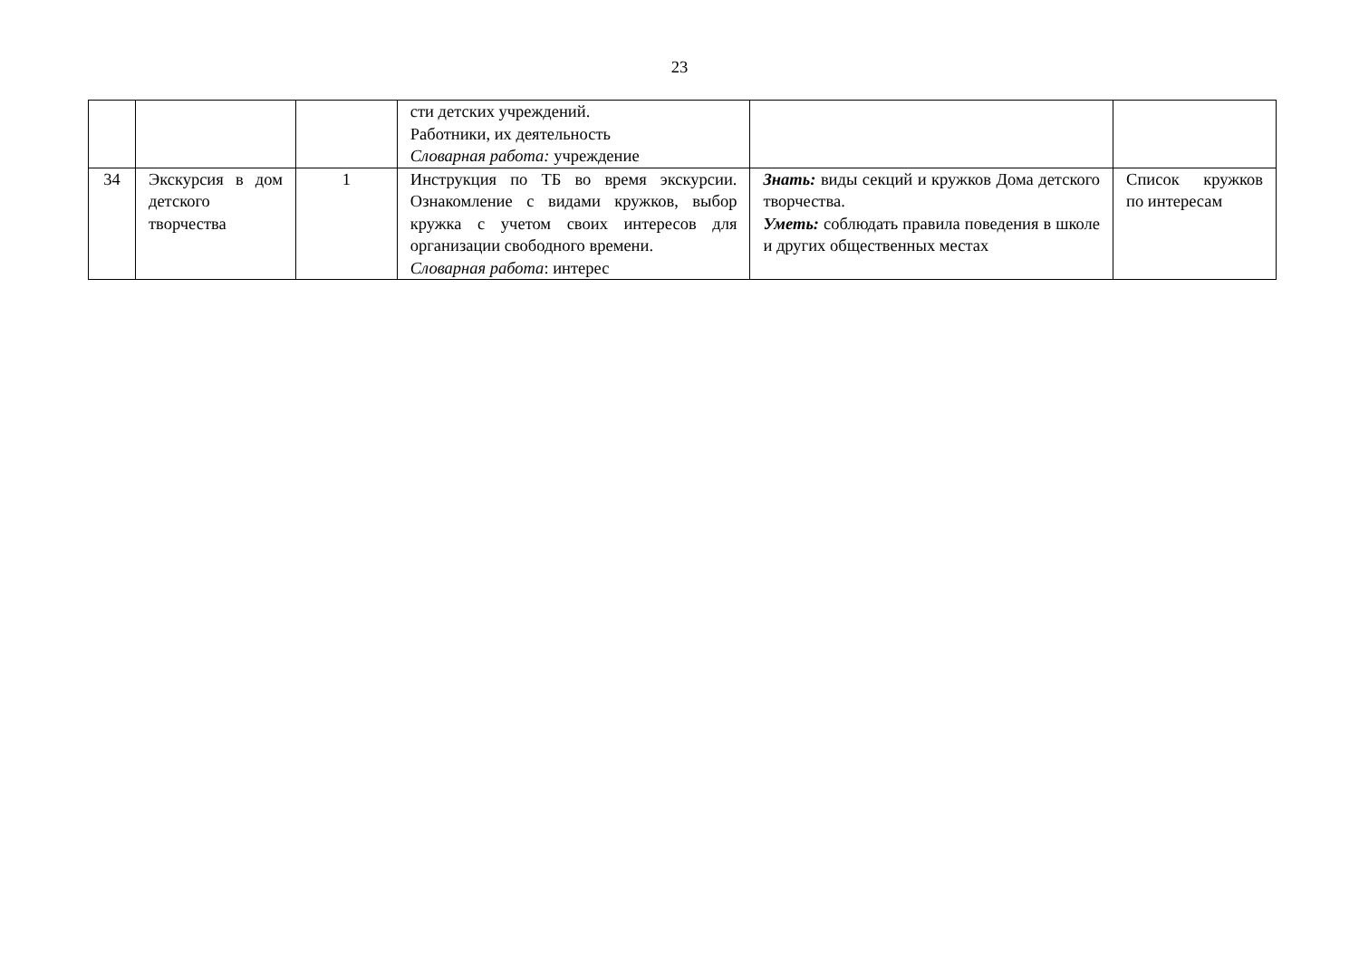23
| | | | сти детских учреждений. Работники, их деятельность Словарная работа: учреждение | | |
| 34 | Экскурсия в дом детского творчества | 1 | Инструкция по ТБ во время экскурсии. Ознакомление с видами кружков, выбор кружка с учетом своих интересов для организации свободного времени. Словарная работа : интерес | Знать: виды секций и кружков Дома детского творчества. Уметь: соблюдать правила поведения в школе и других общественных местах | Список кружков по интересам |